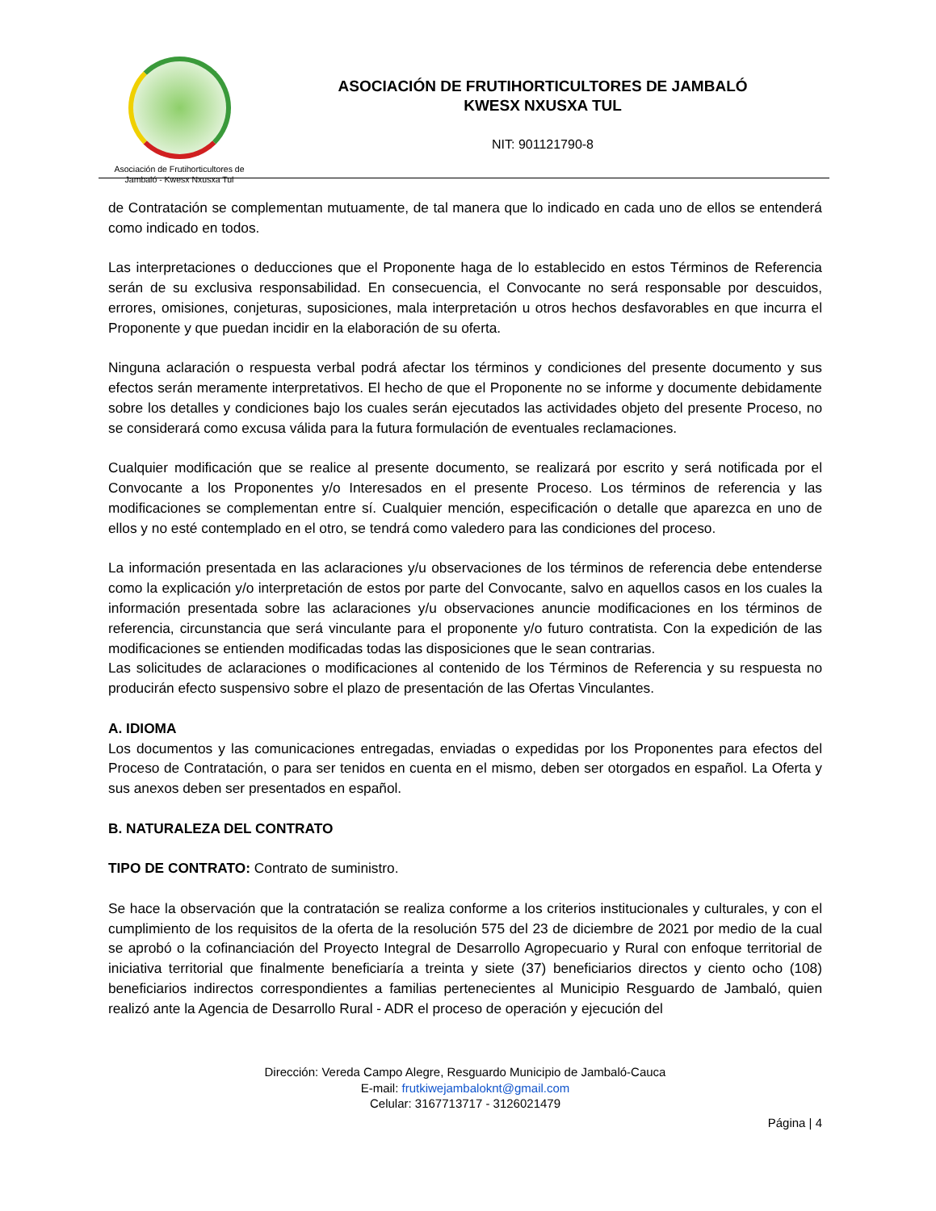Asociación de Frutihorticultores de
Jambaló - Kwesx Nxusxa Tul
ASOCIACIÓN DE FRUTIHORTICULTORES DE JAMBALÓ
KWESX NXUSXA TUL
NIT: 901121790-8
de Contratación se complementan mutuamente, de tal manera que lo indicado en cada uno de ellos se entenderá como indicado en todos.
Las interpretaciones o deducciones que el Proponente haga de lo establecido en estos Términos de Referencia serán de su exclusiva responsabilidad. En consecuencia, el Convocante no será responsable por descuidos, errores, omisiones, conjeturas, suposiciones, mala interpretación u otros hechos desfavorables en que incurra el Proponente y que puedan incidir en la elaboración de su oferta.
Ninguna aclaración o respuesta verbal podrá afectar los términos y condiciones del presente documento y sus efectos serán meramente interpretativos. El hecho de que el Proponente no se informe y documente debidamente sobre los detalles y condiciones bajo los cuales serán ejecutados las actividades objeto del presente Proceso, no se considerará como excusa válida para la futura formulación de eventuales reclamaciones.
Cualquier modificación que se realice al presente documento, se realizará por escrito y será notificada por el Convocante a los Proponentes y/o Interesados en el presente Proceso. Los términos de referencia y las modificaciones se complementan entre sí. Cualquier mención, especificación o detalle que aparezca en uno de ellos y no esté contemplado en el otro, se tendrá como valedero para las condiciones del proceso.
La información presentada en las aclaraciones y/u observaciones de los términos de referencia debe entenderse como la explicación y/o interpretación de estos por parte del Convocante, salvo en aquellos casos en los cuales la información presentada sobre las aclaraciones y/u observaciones anuncie modificaciones en los términos de referencia, circunstancia que será vinculante para el proponente y/o futuro contratista. Con la expedición de las modificaciones se entienden modificadas todas las disposiciones que le sean contrarias.
Las solicitudes de aclaraciones o modificaciones al contenido de los Términos de Referencia y su respuesta no producirán efecto suspensivo sobre el plazo de presentación de las Ofertas Vinculantes.
A. IDIOMA
Los documentos y las comunicaciones entregadas, enviadas o expedidas por los Proponentes para efectos del Proceso de Contratación, o para ser tenidos en cuenta en el mismo, deben ser otorgados en español. La Oferta y sus anexos deben ser presentados en español.
B. NATURALEZA DEL CONTRATO
TIPO DE CONTRATO: Contrato de suministro.
Se hace la observación que la contratación se realiza conforme a los criterios institucionales y culturales, y con el cumplimiento de los requisitos de la oferta de la resolución 575 del 23 de diciembre de 2021 por medio de la cual se aprobó o la cofinanciación del Proyecto Integral de Desarrollo Agropecuario y Rural con enfoque territorial de iniciativa territorial que finalmente beneficiaría a treinta y siete (37) beneficiarios directos y ciento ocho (108) beneficiarios indirectos correspondientes a familias pertenecientes al Municipio Resguardo de Jambaló, quien realizó ante la Agencia de Desarrollo Rural - ADR el proceso de operación y ejecución del
Dirección: Vereda Campo Alegre, Resguardo Municipio de Jambaló-Cauca
E-mail: frutkiwejambaloknt@gmail.com
Celular: 3167713717 - 3126021479
Página | 4